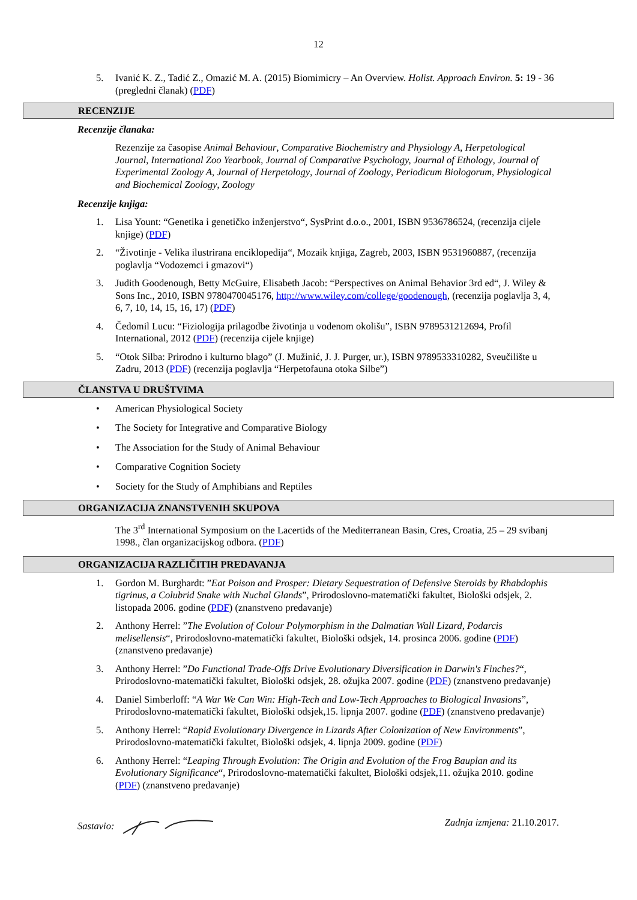12
5. Ivanić K. Z., Tadić Z., Omazić M. A. (2015) Biomimicry – An Overview. Holist. Approach Environ. 5: 19 - 36 (pregledni članak) (PDF)
RECENZIJE
Recenzije članaka:
Rezenzije za časopise Animal Behaviour, Comparative Biochemistry and Physiology A, Herpetological Journal, International Zoo Yearbook, Journal of Comparative Psychology, Journal of Ethology, Journal of Experimental Zoology A, Journal of Herpetology, Journal of Zoology, Periodicum Biologorum, Physiological and Biochemical Zoology, Zoology
Recenzije knjiga:
1. Lisa Yount: “Genetika i genetičko inženjerstvo“, SysPrint d.o.o., 2001, ISBN 9536786524, (recenzija cijele knjige) (PDF)
2. “Životinje - Velika ilustrirana enciklopedija“, Mozaik knjiga, Zagreb, 2003, ISBN 9531960887, (recenzija poglavlja “Vodozemci i gmazovi“)
3. Judith Goodenough, Betty McGuire, Elisabeth Jacob: “Perspectives on Animal Behavior 3rd ed“, J. Wiley & Sons Inc., 2010, ISBN 9780470045176, http://www.wiley.com/college/goodenough, (recenzija poglavlja 3, 4, 6, 7, 10, 14, 15, 16, 17) (PDF)
4. Čedomil Lucu: “Fiziologija prilagodbe životinja u vodenom okolišu”, ISBN 9789531212694, Profil International, 2012 (PDF) (recenzija cijele knjige)
5. “Otok Silba: Prirodno i kulturno blago” (J. Mužinić, J. J. Purger, ur.), ISBN 9789533310282, Sveučilište u Zadru, 2013 (PDF) (recenzija poglavlja “Herpetofauna otoka Silbe”)
ČLANSTVA U DRUŠTVIMA
• American Physiological Society
• The Society for Integrative and Comparative Biology
• The Association for the Study of Animal Behaviour
• Comparative Cognition Society
• Society for the Study of Amphibians and Reptiles
ORGANIZACIJA ZNANSTVENIH SKUPOVA
The 3<sup>rd</sup> International Symposium on the Lacertids of the Mediterranean Basin, Cres, Croatia, 25 – 29 svibanj 1998., član organizacijskog odbora. (PDF)
ORGANIZACIJA RAZLIČITIH PREDAVANJA
1. Gordon M. Burghardt: ”Eat Poison and Prosper: Dietary Sequestration of Defensive Steroids by Rhabdophis tigrinus, a Colubrid Snake with Nuchal Glands”, Prirodoslovno-matematički fakultet, Biološki odsjek, 2. listopada 2006. godine (PDF) (znanstveno predavanje)
2. Anthony Herrel: ”The Evolution of Colour Polymorphism in the Dalmatian Wall Lizard, Podarcis melisellensis“, Prirodoslovno-matematički fakultet, Biološki odsjek, 14. prosinca 2006. godine (PDF) (znanstveno predavanje)
3. Anthony Herrel: ”Do Functional Trade-Offs Drive Evolutionary Diversification in Darwin's Finches?“, Prirodoslovno-matematički fakultet, Biološki odsjek, 28. ožujka 2007. godine (PDF) (znanstveno predavanje)
4. Daniel Simberloff: “A War We Can Win: High-Tech and Low-Tech Approaches to Biological Invasions”, Prirodoslovno-matematički fakultet, Biološki odsjek,15. lipnja 2007. godine (PDF) (znanstveno predavanje)
5. Anthony Herrel: “Rapid Evolutionary Divergence in Lizards After Colonization of New Environments”, Prirodoslovno-matematički fakultet, Biološki odsjek, 4. lipnja 2009. godine (PDF)
6. Anthony Herrel: “Leaping Through Evolution: The Origin and Evolution of the Frog Bauplan and its Evolutionary Significance“, Prirodoslovno-matematički fakultet, Biološki odsjek,11. ožujka 2010. godine (PDF) (znanstveno predavanje)
Sastavio: Zadnja izmjena: 21.10.2017.